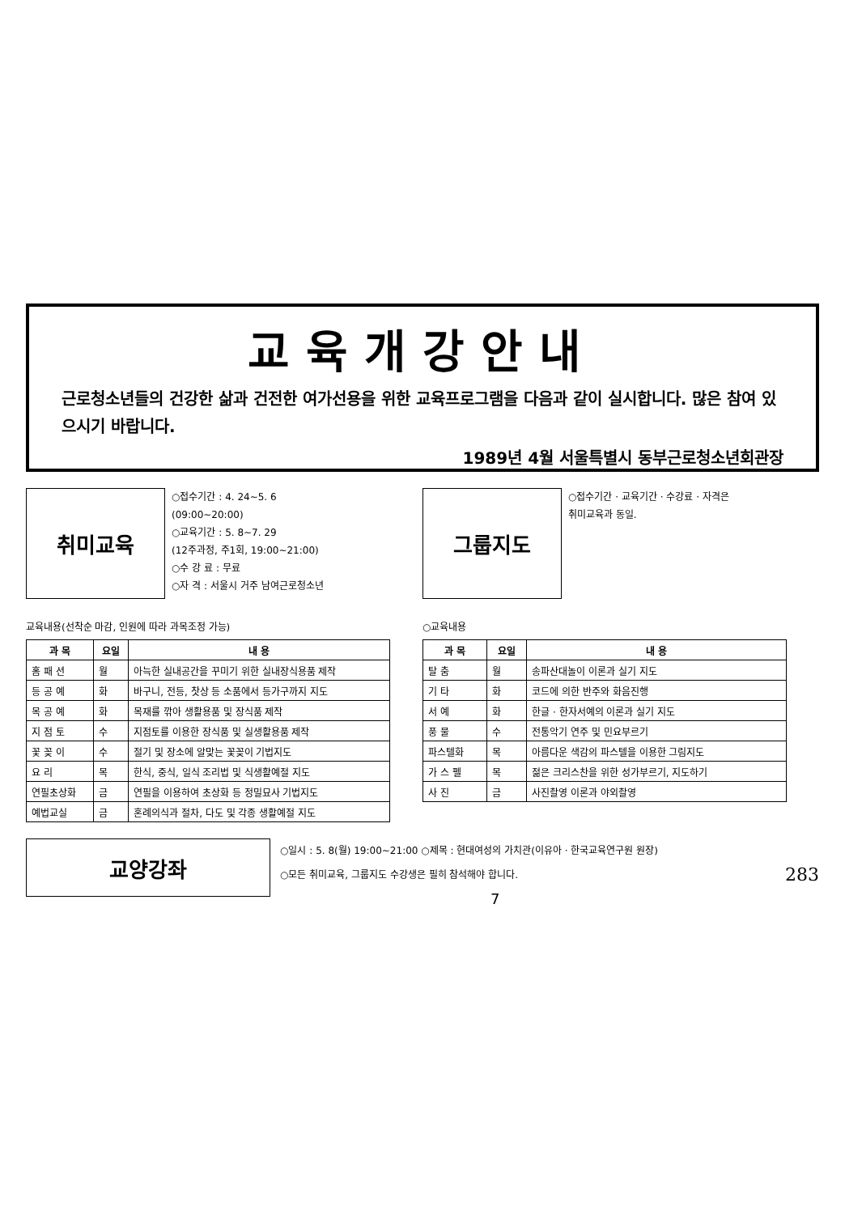교육개강안내
근로청소년들의 건강한 삶과 건전한 여가선용을 위한 교육프로그램을 다음과 같이 실시합니다. 많은 참여 있으시기 바랍니다.
1989년 4월 서울특별시 동부근로청소년회관장
취미교육
○접수기간 : 4. 24~5. 6
(09:00~20:00)
○교육기간 : 5. 8~7. 29
(12주과정, 주1회, 19:00~21:00)
○수 강 료 : 무료
○자 격 : 서울시 거주 남여근로청소년
교육내용(선착순 마감, 인원에 따라 과목조정 가능)
| 과 목 | 요일 | 내 용 |
| --- | --- | --- |
| 홈 패 션 | 월 | 아늑한 실내공간을 꾸미기 위한 실내장식용품 제작 |
| 등 공 예 | 화 | 바구니, 전등, 찻상 등 소품에서 등가구까지 지도 |
| 목 공 예 | 화 | 목재를 깎아 생활용품 및 장식품 제작 |
| 지 점 토 | 수 | 지점토를 이용한 장식품 및 실생활용품 제작 |
| 꽃 꽂 이 | 수 | 절기 및 장소에 알맞는 꽃꽂이 기법지도 |
| 요 리 | 목 | 한식, 중식, 일식 조리법 및 식생활예절 지도 |
| 연필초상화 | 금 | 연필을 이용하여 초상화 등 정밀묘사 기법지도 |
| 예법교실 | 금 | 혼례의식과 절차, 다도 및 각종 생활예절 지도 |
그룹지도
○접수기간 · 교육기간 · 수강료 · 자격은
취미교육과 동일.
○교육내용
| 과 목 | 요일 | 내 용 |
| --- | --- | --- |
| 탈 춤 | 월 | 송파산대놀이 이론과 실기 지도 |
| 기 타 | 화 | 코드에 의한 반주와 화음진행 |
| 서 예 | 화 | 한글 · 한자서예의 이론과 실기 지도 |
| 풍 물 | 수 | 전통악기 연주 및 민요부르기 |
| 파스텔화 | 목 | 아름다운 색감의 파스텔을 이용한 그림지도 |
| 가 스 펠 | 목 | 젊은 크리스찬을 위한 성가부르기, 지도하기 |
| 사 진 | 금 | 사진촬영 이론과 야외촬영 |
교양강좌
○일시 : 5. 8(월) 19:00~21:00 ○제목 : 현대여성의 가치관(이유아 · 한국교육연구원 원장)
○모든 취미교육, 그룹지도 수강생은 필히 참석해야 합니다. 283
7